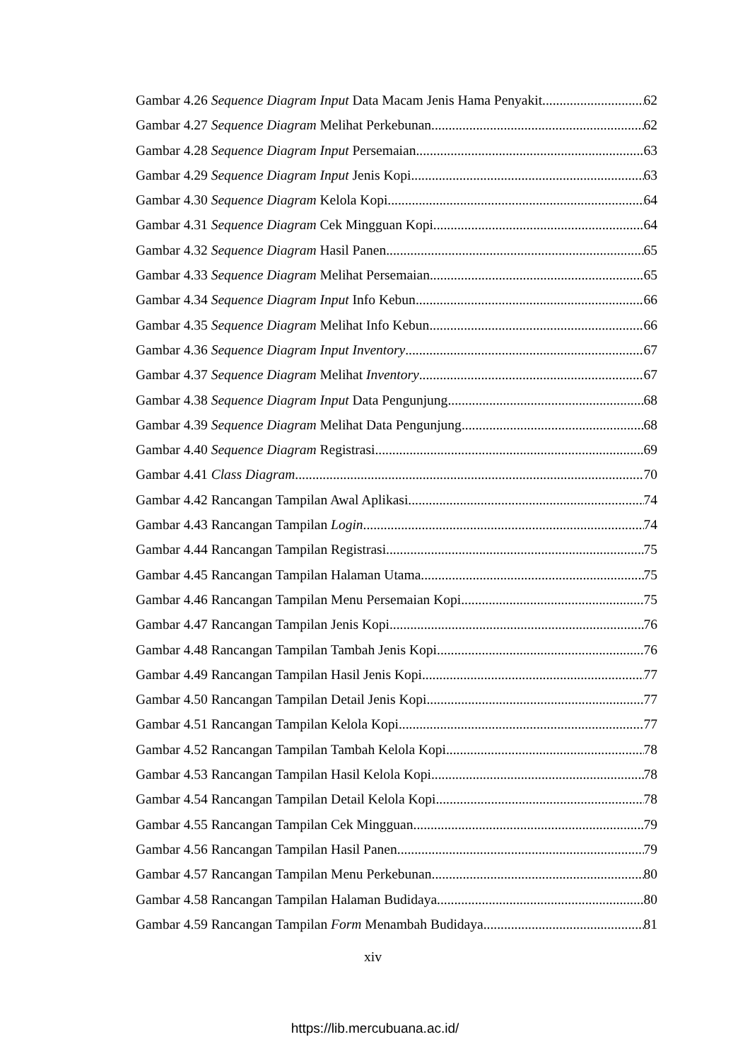Gambar 4.26 Sequence Diagram Input Data Macam Jenis Hama Penyakit 62
Gambar 4.27 Sequence Diagram Melihat Perkebunan 62
Gambar 4.28 Sequence Diagram Input Persemaian 63
Gambar 4.29 Sequence Diagram Input Jenis Kopi 63
Gambar 4.30 Sequence Diagram Kelola Kopi 64
Gambar 4.31 Sequence Diagram Cek Mingguan Kopi 64
Gambar 4.32 Sequence Diagram Hasil Panen 65
Gambar 4.33 Sequence Diagram Melihat Persemaian 65
Gambar 4.34 Sequence Diagram Input Info Kebun 66
Gambar 4.35 Sequence Diagram Melihat Info Kebun 66
Gambar 4.36 Sequence Diagram Input Inventory 67
Gambar 4.37 Sequence Diagram Melihat Inventory 67
Gambar 4.38 Sequence Diagram Input Data Pengunjung 68
Gambar 4.39 Sequence Diagram Melihat Data Pengunjung 68
Gambar 4.40 Sequence Diagram Registrasi 69
Gambar 4.41 Class Diagram 70
Gambar 4.42 Rancangan Tampilan Awal Aplikasi 74
Gambar 4.43 Rancangan Tampilan Login 74
Gambar 4.44 Rancangan Tampilan Registrasi 75
Gambar 4.45 Rancangan Tampilan Halaman Utama 75
Gambar 4.46 Rancangan Tampilan Menu Persemaian Kopi 75
Gambar 4.47 Rancangan Tampilan Jenis Kopi 76
Gambar 4.48 Rancangan Tampilan Tambah Jenis Kopi 76
Gambar 4.49 Rancangan Tampilan Hasil Jenis Kopi 77
Gambar 4.50 Rancangan Tampilan Detail Jenis Kopi 77
Gambar 4.51 Rancangan Tampilan Kelola Kopi 77
Gambar 4.52 Rancangan Tampilan Tambah Kelola Kopi 78
Gambar 4.53 Rancangan Tampilan Hasil Kelola Kopi 78
Gambar 4.54 Rancangan Tampilan Detail Kelola Kopi 78
Gambar 4.55 Rancangan Tampilan Cek Mingguan 79
Gambar 4.56 Rancangan Tampilan Hasil Panen 79
Gambar 4.57 Rancangan Tampilan Menu Perkebunan 80
Gambar 4.58 Rancangan Tampilan Halaman Budidaya 80
Gambar 4.59 Rancangan Tampilan Form Menambah Budidaya 81
xiv
https://lib.mercubuana.ac.id/